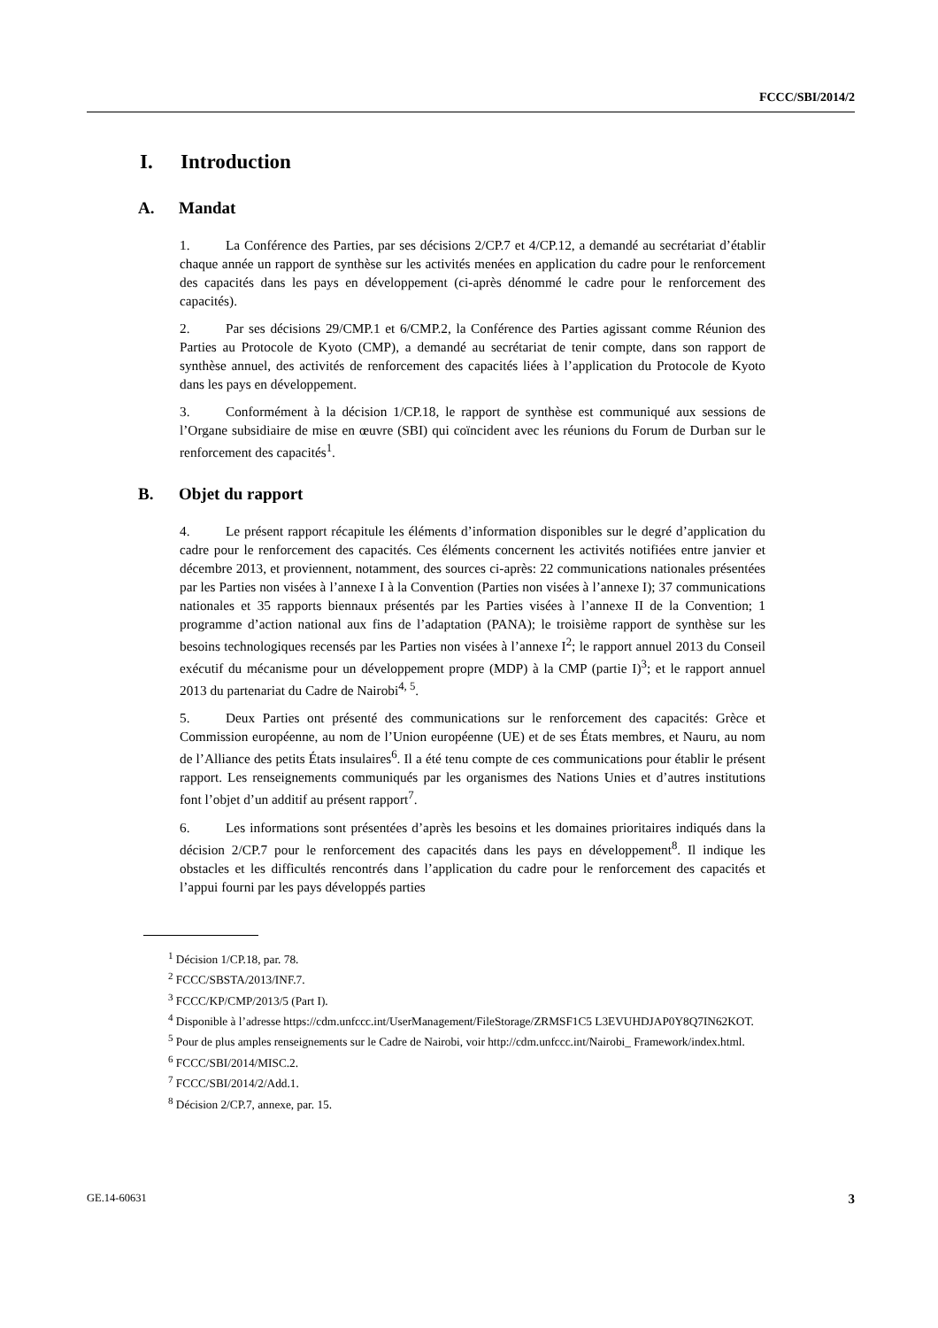FCCC/SBI/2014/2
I. Introduction
A. Mandat
1. La Conférence des Parties, par ses décisions 2/CP.7 et 4/CP.12, a demandé au secrétariat d’établir chaque année un rapport de synthèse sur les activités menées en application du cadre pour le renforcement des capacités dans les pays en développement (ci-après dénommé le cadre pour le renforcement des capacités).
2. Par ses décisions 29/CMP.1 et 6/CMP.2, la Conférence des Parties agissant comme Réunion des Parties au Protocole de Kyoto (CMP), a demandé au secrétariat de tenir compte, dans son rapport de synthèse annuel, des activités de renforcement des capacités liées à l’application du Protocole de Kyoto dans les pays en développement.
3. Conformément à la décision 1/CP.18, le rapport de synthèse est communiqué aux sessions de l’Organe subsidiaire de mise en œuvre (SBI) qui coïncident avec les réunions du Forum de Durban sur le renforcement des capacités<sup>1</sup>.
B. Objet du rapport
4. Le présent rapport récapitule les éléments d’information disponibles sur le degré d’application du cadre pour le renforcement des capacités. Ces éléments concernent les activités notifiées entre janvier et décembre 2013, et proviennent, notamment, des sources ci-après: 22 communications nationales présentées par les Parties non visées à l’annexe I à la Convention (Parties non visées à l’annexe I); 37 communications nationales et 35 rapports biennaux présentés par les Parties visées à l’annexe II de la Convention; 1 programme d’action national aux fins de l’adaptation (PANA); le troisième rapport de synthèse sur les besoins technologiques recensés par les Parties non visées à l’annexe I<sup>2</sup>; le rapport annuel 2013 du Conseil exécutif du mécanisme pour un développement propre (MDP) à la CMP (partie I)<sup>3</sup>; et le rapport annuel 2013 du partenariat du Cadre de Nairobi<sup>4, 5</sup>.
5. Deux Parties ont présenté des communications sur le renforcement des capacités: Grèce et Commission européenne, au nom de l’Union européenne (UE) et de ses États membres, et Nauru, au nom de l’Alliance des petits États insulaires<sup>6</sup>. Il a été tenu compte de ces communications pour établir le présent rapport. Les renseignements communiqués par les organismes des Nations Unies et d’autres institutions font l’objet d’un additif au présent rapport<sup>7</sup>.
6. Les informations sont présentées d’après les besoins et les domaines prioritaires indiqués dans la décision 2/CP.7 pour le renforcement des capacités dans les pays en développement<sup>8</sup>. Il indique les obstacles et les difficultés rencontrés dans l’application du cadre pour le renforcement des capacités et l’appui fourni par les pays développés parties
<sup>1</sup> Décision 1/CP.18, par. 78.
<sup>2</sup> FCCC/SBSTA/2013/INF.7.
<sup>3</sup> FCCC/KP/CMP/2013/5 (Part I).
<sup>4</sup> Disponible à l’adresse https://cdm.unfccc.int/UserManagement/FileStorage/ZRMSF1C5 L3EVUHDJAP0Y8Q7IN62KOT.
<sup>5</sup> Pour de plus amples renseignements sur le Cadre de Nairobi, voir http://cdm.unfccc.int/Nairobi_ Framework/index.html.
<sup>6</sup> FCCC/SBI/2014/MISC.2.
<sup>7</sup> FCCC/SBI/2014/2/Add.1.
<sup>8</sup> Décision 2/CP.7, annexe, par. 15.
GE.14-60631 3